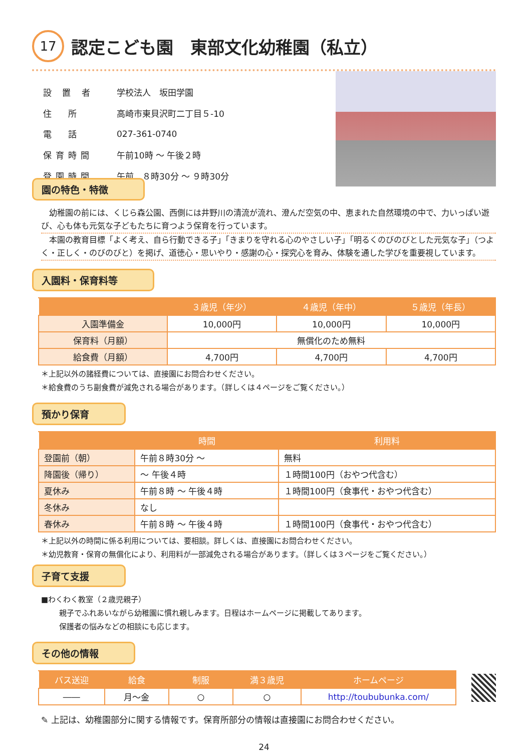17 認定こども園　東部文化幼稚園（私立）
| 設 置 者 | 学校法人 坂田学園 |
| 住 所 | 高崎市東貝沢町二丁目５-10 |
| 電 話 | 027-361-0740 |
| 保育時間 | 午前10時 ～ 午後２時 |
| 登園時間 | 午前 ８時30分 ～ ９時30分 |
園の特色・特徴
　幼稚園の前には、くじら森公園、西側には井野川の清流が流れ、澄んだ空気の中、恵まれた自然環境の中で、力いっぱい遊び、心も体も元気な子どもたちに育つよう保育を行っています。
　本園の教育目標「よく考え、自ら行動できる子」「きまりを守れる心のやさしい子」「明るくのびのびとした元気な子」（つよく・正しく・のびのびと）を掲げ、道徳心・思いやり・感謝の心・探究心を育み、体験を通した学びを重要視しています。
入園料・保育料等
| | ３歳児（年少） | ４歳児（年中） | ５歳児（年長） |
| --- | --- | --- | --- |
| 入園準備金 | 10,000円 | 10,000円 | 10,000円 |
| 保育料（月額） | 無償化のため無料 | | |
| 給食費（月額） | 4,700円 | 4,700円 | 4,700円 |
＊上記以外の諸経費については、直接園にお問合わせください。
＊給食費のうち副食費が減免される場合があります。（詳しくは４ページをご覧ください。）
預かり保育
| | 時間 | 利用料 |
| --- | --- | --- |
| 登園前（朝） | 午前８時30分 ～ | 無料 |
| 降園後（帰り） | ～ 午後４時 | １時間100円（おやつ代含む） |
| 夏休み | 午前８時 ～ 午後４時 | １時間100円（食事代・おやつ代含む） |
| 冬休み | なし | |
| 春休み | 午前８時 ～ 午後４時 | １時間100円（食事代・おやつ代含む） |
＊上記以外の時間に係る利用については、要相談。詳しくは、直接園にお問合わせください。
＊幼児教育・保育の無償化により、利用料が一部減免される場合があります。（詳しくは３ページをご覧ください。）
子育て支援
■わくわく教室（２歳児親子）
親子でふれあいながら幼稚園に慣れ親しみます。日程はホームページに掲載してあります。
保護者の悩みなどの相談にも応じます。
その他の情報
| バス送迎 | 給食 | 制服 | 満３歳児 | ホームページ |
| --- | --- | --- | --- | --- |
| ―― | 月～金 | ○ | ○ | http://toububunka.com/ |
✎ 上記は、幼稚園部分に関する情報です。保育所部分の情報は直接園にお問合わせください。
24